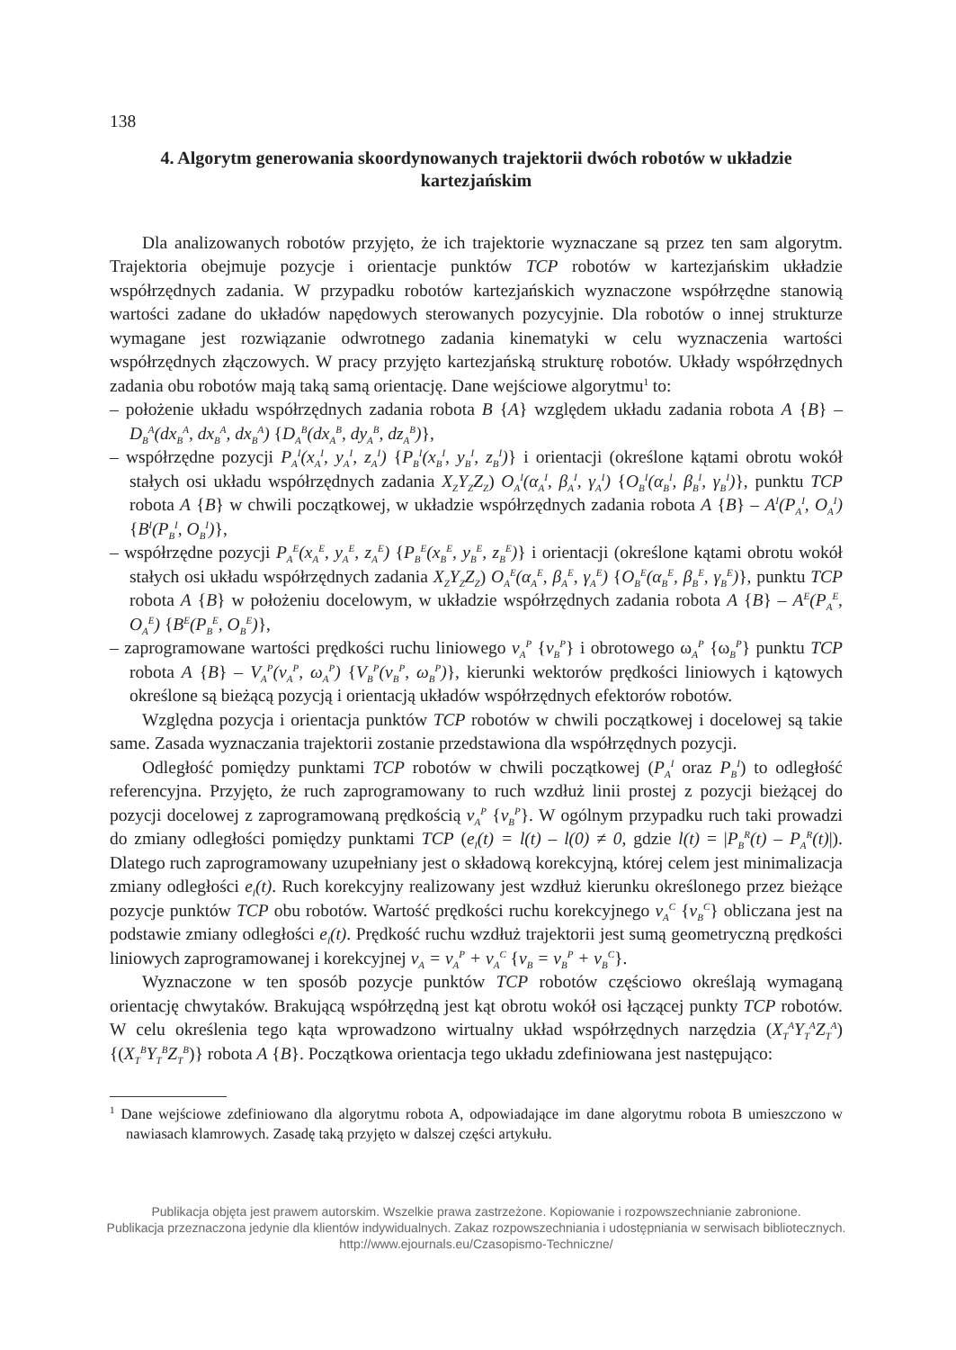138
4. Algorytm generowania skoordynowanych trajektorii dwóch robotów w układzie kartezjańskim
Dla analizowanych robotów przyjęto, że ich trajektorie wyznaczane są przez ten sam algorytm. Trajektoria obejmuje pozycje i orientacje punktów TCP robotów w kartezjańskim układzie współrzędnych zadania. W przypadku robotów kartezjańskich wyznaczone współrzędne stanowią wartości zadane do układów napędowych sterowanych pozycyjnie. Dla robotów o innej strukturze wymagane jest rozwiązanie odwrotnego zadania kinematyki w celu wyznaczenia wartości współrzędnych złączowych. W pracy przyjęto kartezjańską strukturę robotów. Układy współrzędnych zadania obu robotów mają taką samą orientację. Dane wejściowe algorytmu<sup>1</sup> to:
– położenie układu współrzędnych zadania robota B {A} względem układu zadania robota A {B} – D<sub>B</sub><sup>A</sup>(dx<sub>B</sub><sup>A</sup>, dx<sub>B</sub><sup>A</sup>, dx<sub>B</sub><sup>A</sup>) {D<sub>A</sub><sup>B</sup>(dx<sub>A</sub><sup>B</sup>, dy<sub>A</sub><sup>B</sup>, dz<sub>A</sub><sup>B</sup>)},
– współrzędne pozycji P<sub>A</sub><sup>I</sup>(x<sub>A</sub><sup>I</sup>, y<sub>A</sub><sup>I</sup>, z<sub>A</sub><sup>I</sup>) {P<sub>B</sub><sup>I</sup>(x<sub>B</sub><sup>I</sup>, y<sub>B</sub><sup>I</sup>, z<sub>B</sub><sup>I</sup>)} i orientacji (określone kątami obrotu wokół stałych osi układu współrzędnych zadania X<sub>Z</sub>Y<sub>Z</sub>Z<sub>Z</sub>) O<sub>A</sub><sup>I</sup>(α<sub>A</sub><sup>I</sup>, β<sub>A</sub><sup>I</sup>, γ<sub>A</sub><sup>I</sup>) {O<sub>B</sub><sup>I</sup>(α<sub>B</sub><sup>I</sup>, β<sub>B</sub><sup>I</sup>, γ<sub>B</sub><sup>I</sup>)}, punktu TCP robota A {B} w chwili początkowej, w układzie współrzędnych zadania robota A {B} – A<sup>I</sup>(P<sub>A</sub><sup>I</sup>, O<sub>A</sub><sup>I</sup>) {B<sup>I</sup>(P<sub>B</sub><sup>I</sup>, O<sub>B</sub><sup>I</sup>)},
– współrzędne pozycji P<sub>A</sub><sup>E</sup>(x<sub>A</sub><sup>E</sup>, y<sub>A</sub><sup>E</sup>, z<sub>A</sub><sup>E</sup>) {P<sub>B</sub><sup>E</sup>(x<sub>B</sub><sup>E</sup>, y<sub>B</sub><sup>E</sup>, z<sub>B</sub><sup>E</sup>)} i orientacji (określone kątami obrotu wokół stałych osi układu współrzędnych zadania X<sub>Z</sub>Y<sub>Z</sub>Z<sub>Z</sub>) O<sub>A</sub><sup>E</sup>(α<sub>A</sub><sup>E</sup>, β<sub>A</sub><sup>E</sup>, γ<sub>A</sub><sup>E</sup>) {O<sub>B</sub><sup>E</sup>(α<sub>B</sub><sup>E</sup>, β<sub>B</sub><sup>E</sup>, γ<sub>B</sub><sup>E</sup>)}, punktu TCP robota A {B} w położeniu docelowym, w układzie współrzędnych zadania robota A {B} – A<sup>E</sup>(P<sub>A</sub><sup>E</sup>, O<sub>A</sub><sup>E</sup>) {B<sup>E</sup>(P<sub>B</sub><sup>E</sup>, O<sub>B</sub><sup>E</sup>)},
– zaprogramowane wartości prędkości ruchu liniowego v<sub>A</sub><sup>P</sup> {v<sub>B</sub><sup>P</sup>} i obrotowego ω<sub>A</sub><sup>P</sup> {ω<sub>B</sub><sup>P</sup>} punktu TCP robota A {B} – V<sub>A</sub><sup>P</sup>(v<sub>A</sub><sup>P</sup>, ω<sub>A</sub><sup>P</sup>) {V<sub>B</sub><sup>P</sup>(v<sub>B</sub><sup>P</sup>, ω<sub>B</sub><sup>P</sup>)}, kierunki wektorów prędkości liniowych i kątowych określone są bieżącą pozycją i orientacją układów współrzędnych efektorów robotów.
Względna pozycja i orientacja punktów TCP robotów w chwili początkowej i docelowej są takie same. Zasada wyznaczania trajektorii zostanie przedstawiona dla współrzędnych pozycji.
Odległość pomiędzy punktami TCP robotów w chwili początkowej (P<sub>A</sub><sup>I</sup> oraz P<sub>B</sub><sup>I</sup>) to odległość referencyjna. Przyjęto, że ruch zaprogramowany to ruch wzdłuż linii prostej z pozycji bieżącej do pozycji docelowej z zaprogramowaną prędkością v<sub>A</sub><sup>P</sup> {v<sub>B</sub><sup>P</sup>}. W ogólnym przypadku ruch taki prowadzi do zmiany odległości pomiędzy punktami TCP (e<sub>l</sub>(t) = l(t) – l(0) ≠ 0, gdzie l(t) = |P<sub>B</sub><sup>R</sup>(t) – P<sub>A</sub><sup>R</sup>(t)|). Dlatego ruch zaprogramowany uzupełniany jest o składową korekcyjną, której celem jest minimalizacja zmiany odległości e<sub>l</sub>(t). Ruch korekcyjny realizowany jest wzdłuż kierunku określonego przez bieżące pozycje punktów TCP obu robotów. Wartość prędkości ruchu korekcyjnego v<sub>A</sub><sup>C</sup> {v<sub>B</sub><sup>C</sup>} obliczana jest na podstawie zmiany odległości e<sub>l</sub>(t). Prędkość ruchu wzdłuż trajektorii jest sumą geometryczną prędkości liniowych zaprogramowanej i korekcyjnej v<sub>A</sub> = v<sub>A</sub><sup>P</sup> + v<sub>A</sub><sup>C</sup> {v<sub>B</sub> = v<sub>B</sub><sup>P</sup> + v<sub>B</sub><sup>C</sup>}.
Wyznaczone w ten sposób pozycje punktów TCP robotów częściowo określają wymaganą orientację chwytaków. Brakującą współrzędną jest kąt obrotu wokół osi łączącej punkty TCP robotów. W celu określenia tego kąta wprowadzono wirtualny układ współrzędnych narzędzia (X<sub>T</sub><sup>A</sup>Y<sub>T</sub><sup>A</sup>Z<sub>T</sub><sup>A</sup>) {(X<sub>T</sub><sup>B</sup>Y<sub>T</sub><sup>B</sup>Z<sub>T</sub><sup>B</sup>)} robota A {B}. Początkowa orientacja tego układu zdefiniowana jest następująco:
<sup>1</sup> Dane wejściowe zdefiniowano dla algorytmu robota A, odpowiadające im dane algorytmu robota B umieszczono w nawiasach klamrowych. Zasadę taką przyjęto w dalszej części artykułu.
Publikacja objęta jest prawem autorskim. Wszelkie prawa zastrzeżone. Kopiowanie i rozpowszechnianie zabronione.
Publikacja przeznaczona jedynie dla klientów indywidualnych. Zakaz rozpowszechniania i udostępniania w serwisach bibliotecznych.
http://www.ejournals.eu/Czasopismo-Techniczne/